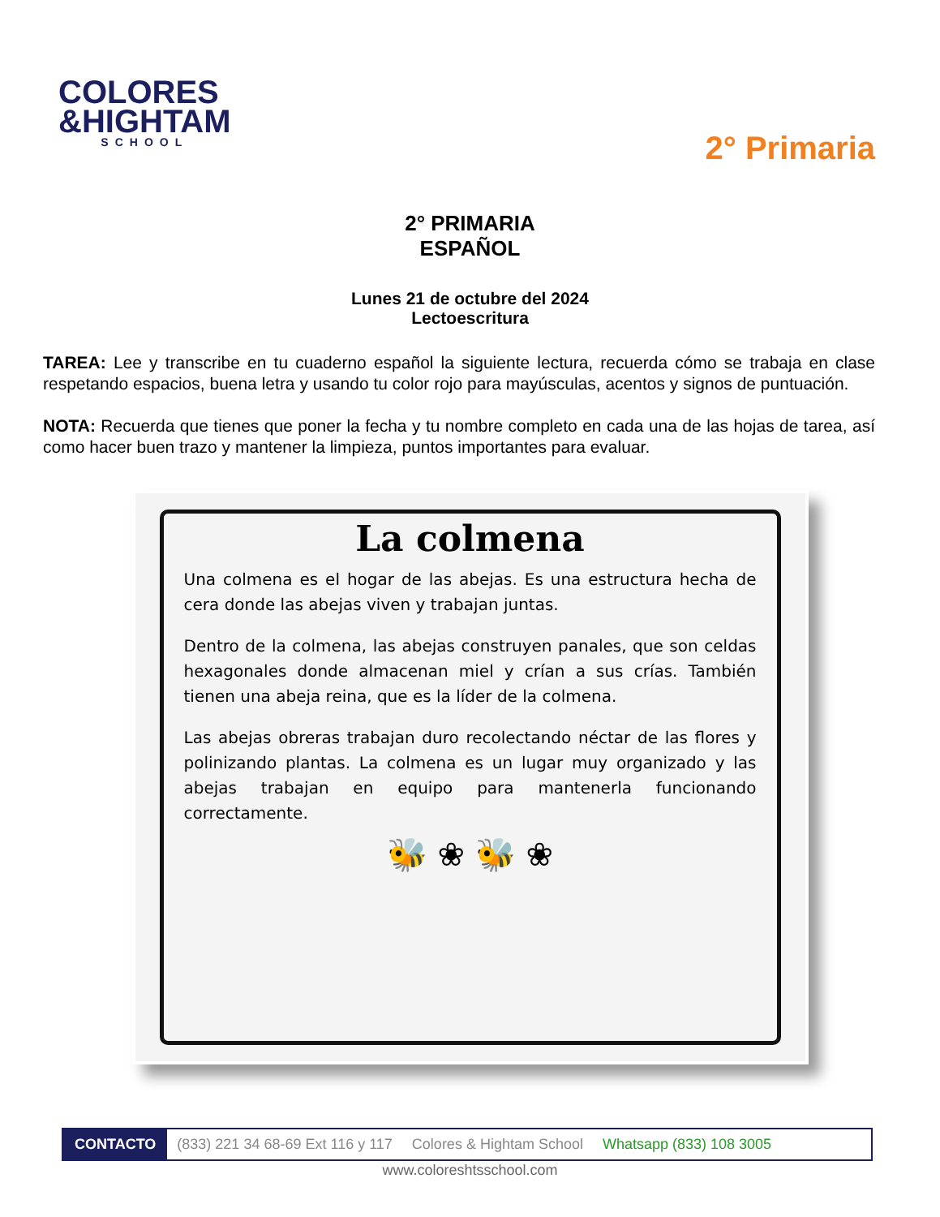COLORES
&HIGHTAM
SCHOOL
2° Primaria
2° PRIMARIA
ESPAÑOL
Lunes 21 de octubre del 2024
Lectoescritura
TAREA: Lee y transcribe en tu cuaderno español la siguiente lectura, recuerda cómo se trabaja en clase respetando espacios, buena letra y usando tu color rojo para mayúsculas, acentos y signos de puntuación.
NOTA: Recuerda que tienes que poner la fecha y tu nombre completo en cada una de las hojas de tarea, así como hacer buen trazo y mantener la limpieza, puntos importantes para evaluar.
La colmena
Una colmena es el hogar de las abejas. Es una estructura hecha de cera donde las abejas viven y trabajan juntas.
Dentro de la colmena, las abejas construyen panales, que son celdas hexagonales donde almacenan miel y crían a sus crías. También tienen una abeja reina, que es la líder de la colmena.
Las abejas obreras trabajan duro recolectando néctar de las flores y polinizando plantas. La colmena es un lugar muy organizado y las abejas trabajan en equipo para mantenerla funcionando correctamente.
🐝 ❀ 🐝 ❀
CONTACTO (833) 221 34 68-69 Ext 116 y 117 Colores & Hightam School Whatsapp (833) 108 3005
www.coloreshtsschool.com